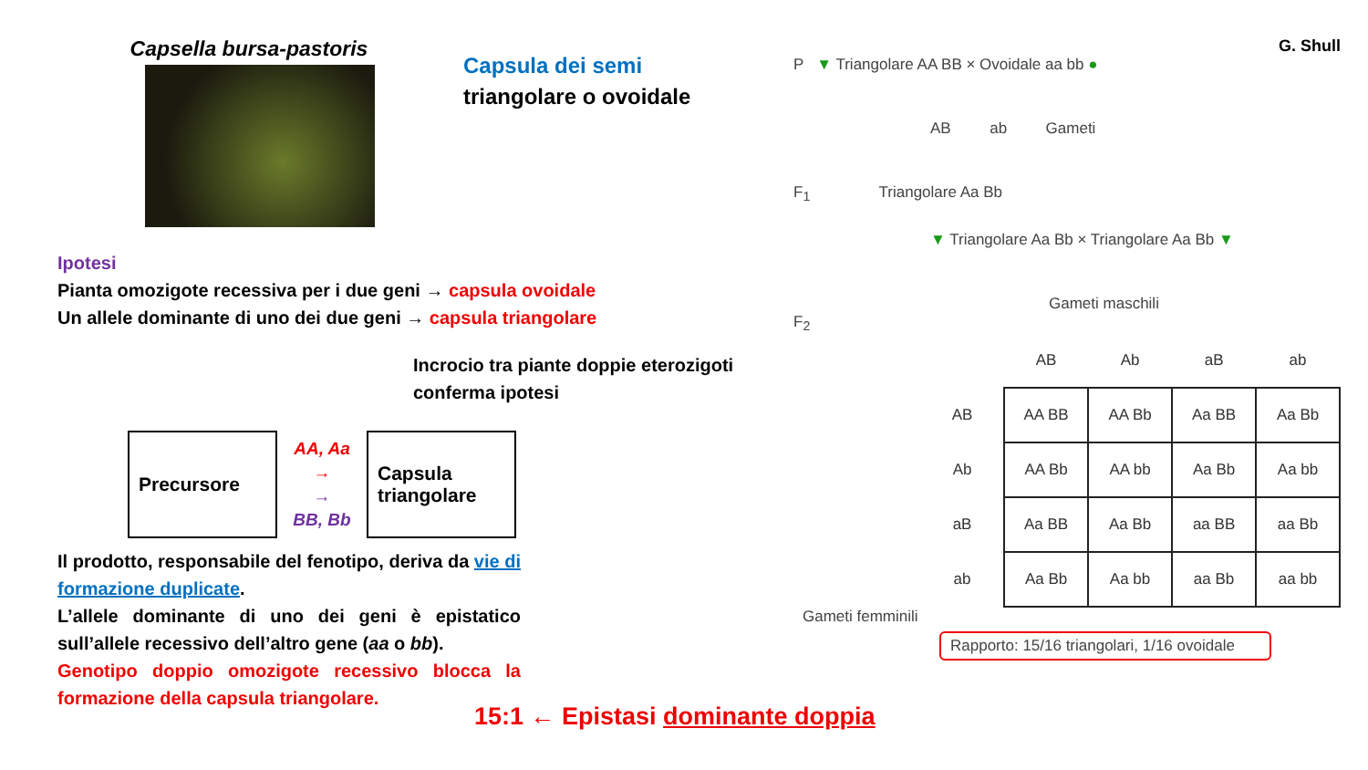Capsella bursa-pastoris
Ipotesi
Pianta omozigote recessiva per i due geni → capsula ovoidale
Un allele dominante di uno dei due geni → capsula triangolare
Capsula dei semi
triangolare o ovoidale
Incrocio tra piante doppie eterozigoti conferma ipotesi
Precursore
AA, Aa
→
→
BB, Bb
Capsula
triangolare
Il prodotto, responsabile del fenotipo, deriva da vie di formazione duplicate.
L’allele dominante di uno dei geni è epistatico sull’allele recessivo dell’altro gene (aa o bb).
Genotipo doppio omozigote recessivo blocca la formazione della capsula triangolare.
15:1 ← Epistasi dominante doppia
G. Shull
P ▼ Triangolare AA BB × Ovoidale aa bb ●
AB ab Gameti
F<sub>1</sub> Triangolare Aa Bb
▼ Triangolare Aa Bb × Triangolare Aa Bb ▼
Gameti maschili
F<sub>2</sub>
| | AB | Ab | aB | ab |
| AB | AA BB | AA Bb | Aa BB | Aa Bb |
| Ab | AA Bb | AA bb | Aa Bb | Aa bb |
| aB | Aa BB | Aa Bb | aa BB | aa Bb |
| ab | Aa Bb | Aa bb | aa Bb | aa bb |
Gameti femminili
Rapporto: 15/16 triangolari, 1/16 ovoidale